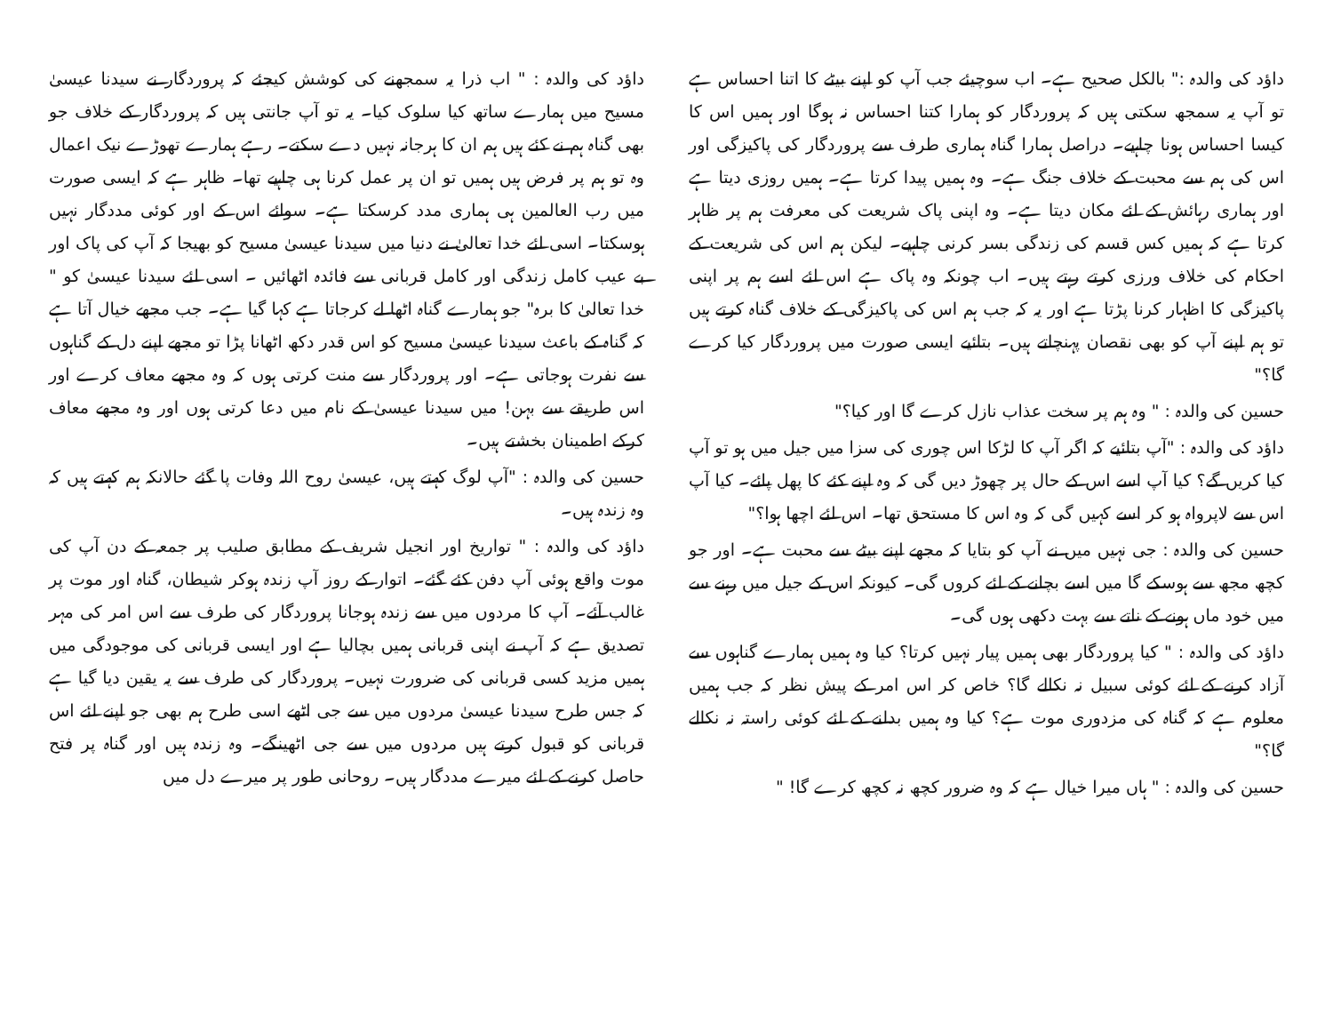داؤد کی والدہ :" بالکل صحیح ہے۔ اب سوچیئے جب آپ کو اپنے بیٹے کا اتنا احساس ہے تو آپ یہ سمجھ سکتی ہیں کہ پروردگار کو ہمارا کتنا احساس نہ ہوگا اور ہمیں اس کا کیسا احساس ہونا چاہیے۔ دراصل ہمارا گناہ ہماری طرف سے پروردگار کی پاکیزگی اور اس کی ہم سے محبت کے خلاف جنگ ہے۔ وہ ہمیں پیدا کرتا ہے۔ ہمیں روزی دیتا ہے اور ہماری رہائش کے لئے مکان دیتا ہے۔ وہ اپنی پاک شریعت کی معرفت ہم پر ظاہر کرتا ہے کہ ہمیں کس قسم کی زندگی بسر کرنی چاہیے۔ لیکن ہم اس کی شریعت کے احکام کی خلاف ورزی کرتے رہتے ہیں۔ اب چونکہ وہ پاک ہے اس لئے اسے ہم پر اپنی پاکیزگی کا اظہار کرنا پڑتا ہے اور یہ کہ جب ہم اس کی پاکیزگی کے خلاف گناہ کرتے ہیں تو ہم اپنے آپ کو بھی نقصان پہنچاتے ہیں۔ بتائیے ایسی صورت میں پروردگار کیا کرے گا؟"
حسین کی والدہ : " وہ ہم پر سخت عذاب نازل کرے گا اور کیا؟"
داؤد کی والدہ : "آپ بتائیے کہ اگر آپ کا لڑکا اس چوری کی سزا میں جیل میں ہو تو آپ کیا کریں گے؟ کیا آپ اسے اس کے حال پر چھوڑ دیں گی کہ وہ اپنے کئے کا پھل پائے۔ کیا آپ اس سے لاپرواہ ہو کر اسے کہیں گی کہ وہ اس کا مستحق تھا۔ اس لئے اچھا ہوا؟"
حسین کی والدہ : جی نہیں میں نے آپ کو بتایا کہ مجھے اپنے بیٹے سے محبت ہے۔ اور جو کچھ مجھ سے ہوسکے گا میں اسے بچانے کے لئے کروں گی۔ کیونکہ اس کے جیل میں رہنے سے میں خود ماں ہونے کے ناتے سے بہت دکھی ہوں گی۔
داؤد کی والدہ : " کیا پروردگار بھی ہمیں پیار نہیں کرتا؟ کیا وہ ہمیں ہمارے گناہوں سے آزاد کرنے کے لئے کوئی سبیل نہ نکالے گا؟ خاص کر اس امر کے پیش نظر کہ جب ہمیں معلوم ہے کہ گناہ کی مزدوری موت ہے؟ کیا وہ ہمیں بدلنے کے لئے کوئی راستہ نہ نکالے گا؟"
حسین کی والدہ : " ہاں میرا خیال ہے کہ وہ ضرور کچھ نہ کچھ کرے گا! "
داؤد کی والدہ : " اب ذرا یہ سمجھنے کی کوشش کیجئے کہ پروردگار نے سیدنا عیسیٰ مسیح میں ہمارے ساتھ کیا سلوک کیا۔ یہ تو آپ جانتی ہیں کہ پروردگار کے خلاف جو بھی گناہ ہم نے کئے ہیں ہم ان کا ہرجانہ نہیں دے سکتے۔ رہے ہمارے تھوڑے نیک اعمال وہ تو ہم پر فرض ہیں ہمیں تو ان پر عمل کرنا ہی چاہیے تھا۔ ظاہر ہے کہ ایسی صورت میں رب العالمین ہی ہماری مدد کرسکتا ہے۔ سوائے اس کے اور کوئی مددگار نہیں ہوسکتا۔ اسی لئے خدا تعالیٰ نے دنیا میں سیدنا عیسیٰ مسیح کو بھیجا کہ آپ کی پاک اور بے عیب کامل زندگی اور کامل قربانی سے فائدہ اٹھائیں ۔ اسی لئے سیدنا عیسیٰ کو " خدا تعالیٰ کا برہ" جو ہمارے گناہ اٹھا لے کرجاتا ہے کہا گیا ہے۔ جب مجھے خیال آتا ہے کہ گناہ کے باعث سیدنا عیسیٰ مسیح کو اس قدر دکھ اٹھانا پڑا تو مجھے اپنے دل کے گناہوں سے نفرت ہوجاتی ہے۔ اور پروردگار سے منت کرتی ہوں کہ وہ مجھے معاف کرے اور اس طریقے سے بہن! میں سیدنا عیسیٰ کے نام میں دعا کرتی ہوں اور وہ مجھے معاف کرکے اطمینان بخشتے ہیں۔
حسین کی والدہ : "آپ لوگ کہتے ہیں، عیسیٰ روح اللہ وفات پا گئے حالانکہ ہم کہتے ہیں کہ وہ زندہ ہیں۔
داؤد کی والدہ : " تواریخ اور انجیل شریف کے مطابق صلیب پر جمعہ کے دن آپ کی موت واقع ہوئی آپ دفن کئے گئے۔ اتوار کے روز آپ زندہ ہوکر شیطان، گناہ اور موت پر غالب آئے۔ آپ کا مردوں میں سے زندہ ہوجانا پروردگار کی طرف سے اس امر کی مہر تصدیق ہے کہ آپ نے اپنی قربانی ہمیں بچالیا ہے اور ایسی قربانی کی موجودگی میں ہمیں مزید کسی قربانی کی ضرورت نہیں۔ پروردگار کی طرف سے یہ یقین دیا گیا ہے کہ جس طرح سیدنا عیسیٰ مردوں میں سے جی اٹھے اسی طرح ہم بھی جو اپنے لئے اس قربانی کو قبول کرتے ہیں مردوں میں سے جی اٹھینگے۔ وہ زندہ ہیں اور گناہ پر فتح حاصل کرنے کے لئے میرے مددگار ہیں۔ روحانی طور پر میرے دل میں